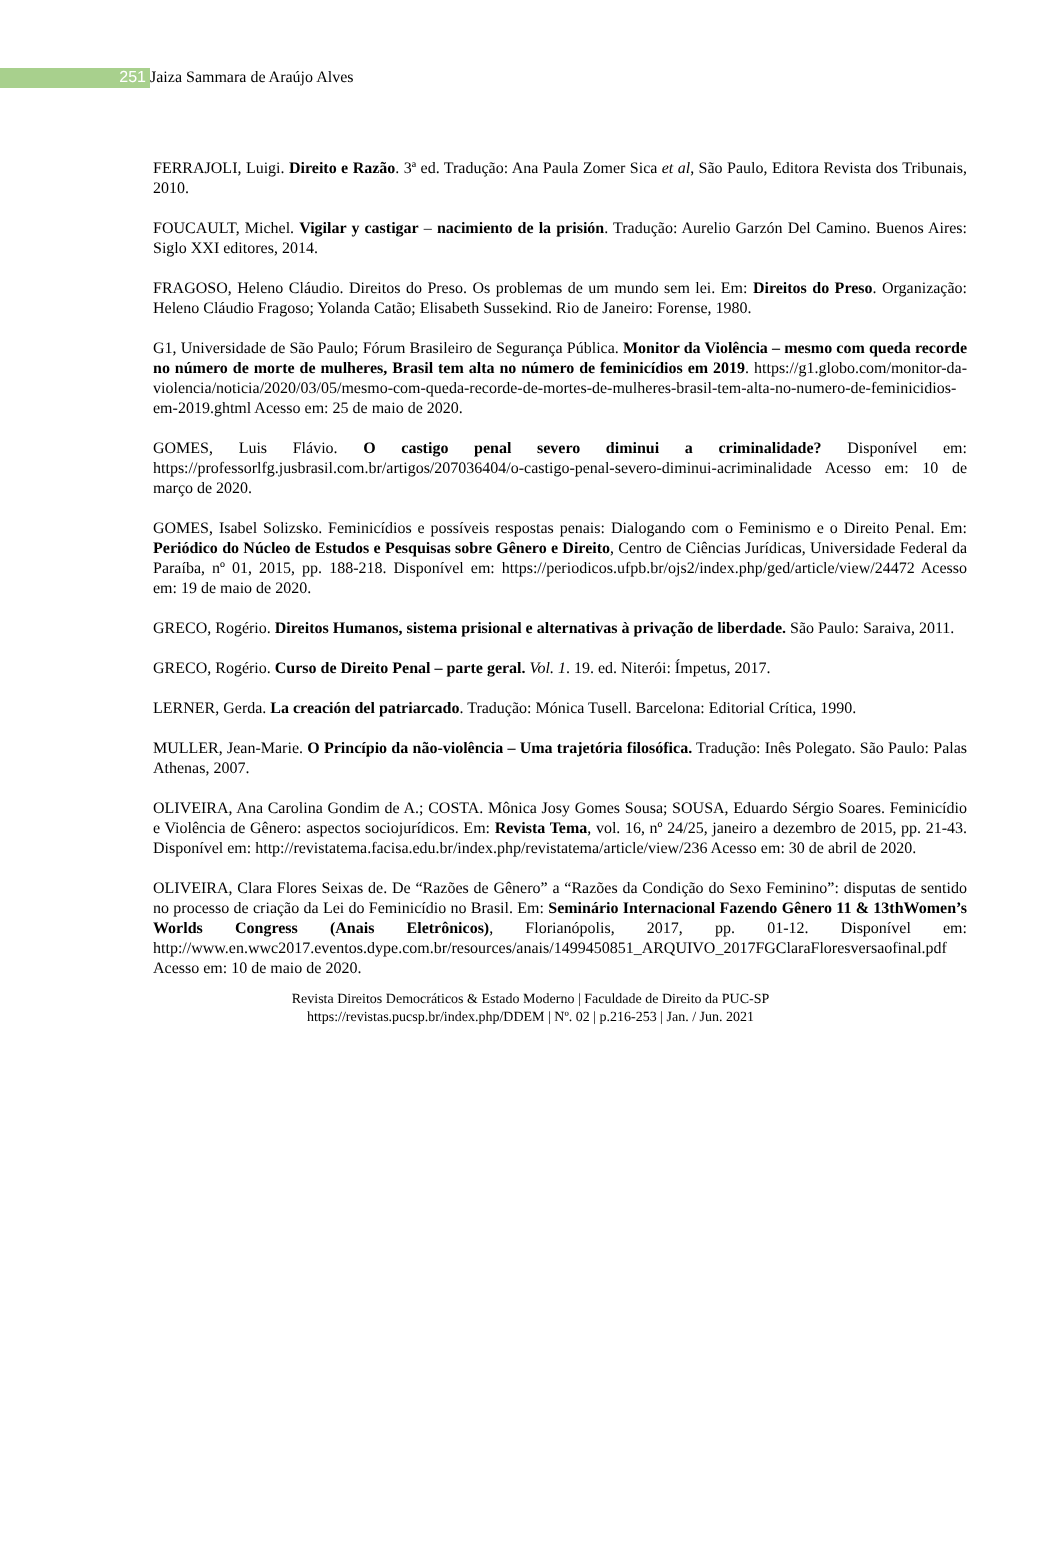251 Jaiza Sammara de Araújo Alves
FERRAJOLI, Luigi. Direito e Razão. 3ª ed. Tradução: Ana Paula Zomer Sica et al, São Paulo, Editora Revista dos Tribunais, 2010.
FOUCAULT, Michel. Vigilar y castigar – nacimiento de la prisión. Tradução: Aurelio Garzón Del Camino. Buenos Aires: Siglo XXI editores, 2014.
FRAGOSO, Heleno Cláudio. Direitos do Preso. Os problemas de um mundo sem lei. Em: Direitos do Preso. Organização: Heleno Cláudio Fragoso; Yolanda Catão; Elisabeth Sussekind. Rio de Janeiro: Forense, 1980.
G1, Universidade de São Paulo; Fórum Brasileiro de Segurança Pública. Monitor da Violência – mesmo com queda recorde no número de morte de mulheres, Brasil tem alta no número de feminicídios em 2019. https://g1.globo.com/monitor-da-violencia/noticia/2020/03/05/mesmo-com-queda-recorde-de-mortes-de-mulheres-brasil-tem-alta-no-numero-de-feminicidios-em-2019.ghtml Acesso em: 25 de maio de 2020.
GOMES, Luis Flávio. O castigo penal severo diminui a criminalidade? Disponível em: https://professorlfg.jusbrasil.com.br/artigos/207036404/o-castigo-penal-severo-diminui-acriminalidade Acesso em: 10 de março de 2020.
GOMES, Isabel Solizsko. Feminicídios e possíveis respostas penais: Dialogando com o Feminismo e o Direito Penal. Em: Periódico do Núcleo de Estudos e Pesquisas sobre Gênero e Direito, Centro de Ciências Jurídicas, Universidade Federal da Paraíba, nº 01, 2015, pp. 188-218. Disponível em: https://periodicos.ufpb.br/ojs2/index.php/ged/article/view/24472 Acesso em: 19 de maio de 2020.
GRECO, Rogério. Direitos Humanos, sistema prisional e alternativas à privação de liberdade. São Paulo: Saraiva, 2011.
GRECO, Rogério. Curso de Direito Penal – parte geral. Vol. 1. 19. ed. Niterói: Ímpetus, 2017.
LERNER, Gerda. La creación del patriarcado. Tradução: Mónica Tusell. Barcelona: Editorial Crítica, 1990.
MULLER, Jean-Marie. O Princípio da não-violência – Uma trajetória filosófica. Tradução: Inês Polegato. São Paulo: Palas Athenas, 2007.
OLIVEIRA, Ana Carolina Gondim de A.; COSTA. Mônica Josy Gomes Sousa; SOUSA, Eduardo Sérgio Soares. Feminicídio e Violência de Gênero: aspectos sociojurídicos. Em: Revista Tema, vol. 16, nº 24/25, janeiro a dezembro de 2015, pp. 21-43. Disponível em: http://revistatema.facisa.edu.br/index.php/revistatema/article/view/236 Acesso em: 30 de abril de 2020.
OLIVEIRA, Clara Flores Seixas de. De “Razões de Gênero” a “Razões da Condição do Sexo Feminino”: disputas de sentido no processo de criação da Lei do Feminicídio no Brasil. Em: Seminário Internacional Fazendo Gênero 11 & 13thWomen’s Worlds Congress (Anais Eletrônicos), Florianópolis, 2017, pp. 01-12. Disponível em: http://www.en.wwc2017.eventos.dype.com.br/resources/anais/1499450851_ARQUIVO_2017FGClaraFloresversaofinal.pdf Acesso em: 10 de maio de 2020.
Revista Direitos Democráticos & Estado Moderno | Faculdade de Direito da PUC-SP
https://revistas.pucsp.br/index.php/DDEM | Nº. 02 | p.216-253 | Jan. / Jun. 2021